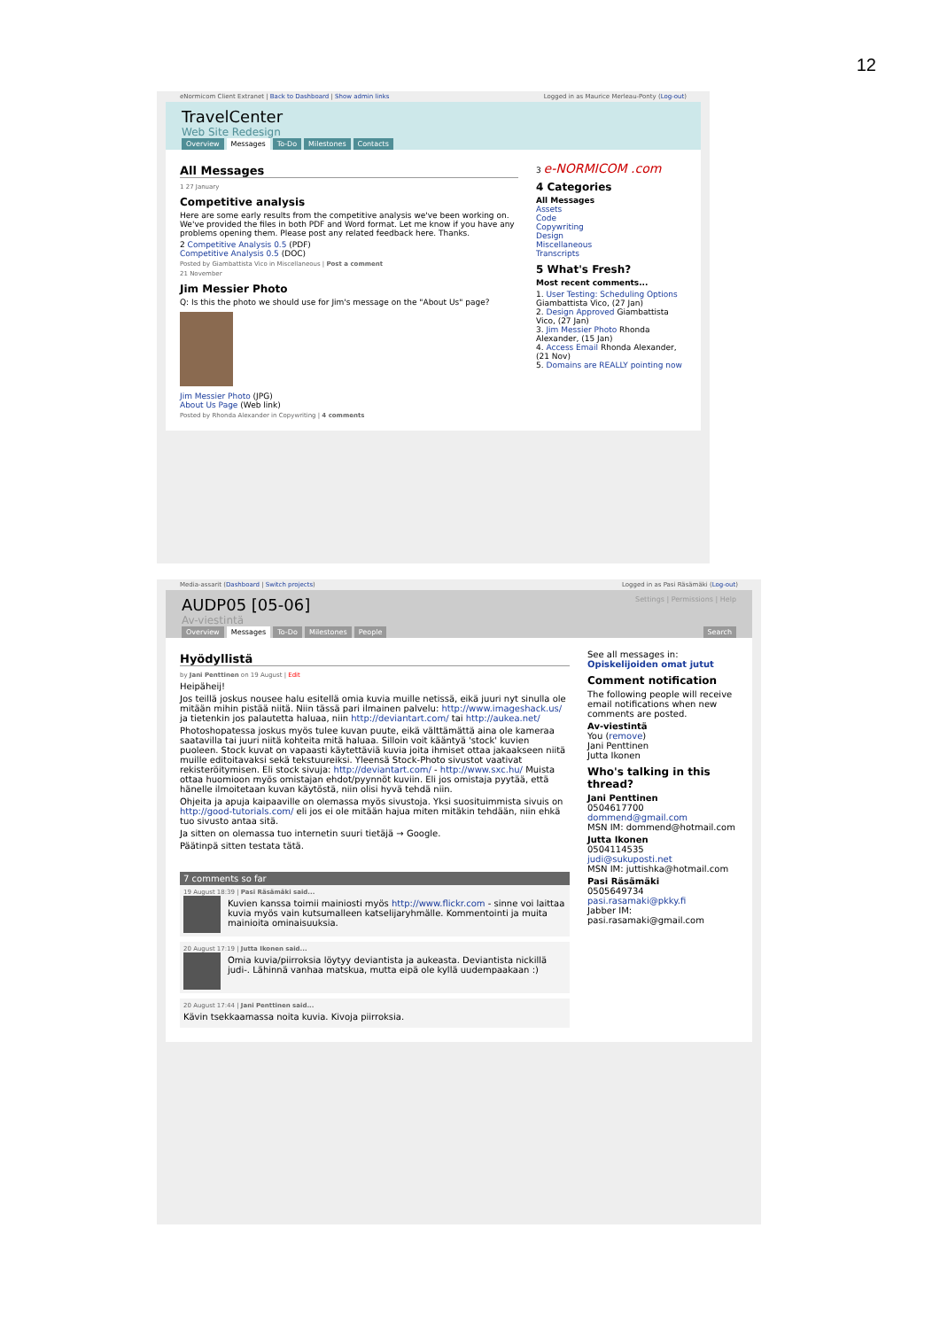12
eNormicom Client Extranet | Back to Dashboard | Show admin links Logged in as Maurice Merleau-Ponty (Log-out)
TravelCenter
Web Site Redesign
Overview Messages To-Do Milestones Contacts
All Messages
1 27 January
Competitive analysis
Here are some early results from the competitive analysis we've been working on. We've provided the files in both PDF and Word format. Let me know if you have any problems opening them. Please post any related feedback here. Thanks.
2 Competitive Analysis 0.5 (PDF)
Competitive Analysis 0.5 (DOC)
Posted by Giambattista Vico in Miscellaneous | Post a comment
21 November
Jim Messier Photo
Q: Is this the photo we should use for Jim's message on the "About Us" page?
Jim Messier Photo (JPG)
About Us Page (Web link)
Posted by Rhonda Alexander in Copywriting | 4 comments
3 e-NORMICOM .com
4 Categories
All Messages
Assets
Code
Copywriting
Design
Miscellaneous
Transcripts
5 What's Fresh?
Most recent comments...
1. User Testing: Scheduling Options Giambattista Vico, (27 Jan)
2. Design Approved Giambattista Vico, (27 Jan)
3. Jim Messier Photo Rhonda Alexander, (15 Jan)
4. Access Email Rhonda Alexander, (21 Nov)
5. Domains are REALLY pointing now
Media-assarit (Dashboard | Switch projects) Logged in as Pasi Räsämäki (Log-out)
Settings | Permissions | Help
AUDP05 [05-06]
Av-viestintä
Overview Messages To-Do Milestones People Search
Hyödyllistä
by Jani Penttinen on 19 August | Edit
Heipäheij!
Jos teillä joskus nousee halu esitellä omia kuvia muille netissä, eikä juuri nyt sinulla ole mitään mihin pistää niitä. Niin tässä pari ilmainen palvelu: http://www.imageshack.us/ ja tietenkin jos palautetta haluaa, niin http://deviantart.com/ tai http://aukea.net/
Photoshopatessa joskus myös tulee kuvan puute, eikä välttämättä aina ole kameraa saatavilla tai juuri niitä kohteita mitä haluaa. Silloin voit kääntyä 'stock' kuvien puoleen. Stock kuvat on vapaasti käytettäviä kuvia joita ihmiset ottaa jakaakseen niitä muille editoitavaksi sekä tekstuureiksi. Yleensä Stock-Photo sivustot vaativat rekisteröitymisen. Eli stock sivuja: http://deviantart.com/ - http://www.sxc.hu/ Muista ottaa huomioon myös omistajan ehdot/pyynnöt kuviin. Eli jos omistaja pyytää, että hänelle ilmoitetaan kuvan käytöstä, niin olisi hyvä tehdä niin.
Ohjeita ja apuja kaipaaville on olemassa myös sivustoja. Yksi suosituimmista sivuis on http://good-tutorials.com/ eli jos ei ole mitään hajua miten mitäkin tehdään, niin ehkä tuo sivusto antaa sitä.
Ja sitten on olemassa tuo internetin suuri tietäjä → Google.
Päätinpä sitten testata tätä.
7 comments so far
19 August 18:39 | Pasi Räsämäki said...
Kuvien kanssa toimii mainiosti myös http://www.flickr.com - sinne voi laittaa kuvia myös vain kutsumalleen katselijaryhmälle. Kommentointi ja muita mainioita ominaisuuksia.
20 August 17:19 | Jutta Ikonen said...
Omia kuvia/piirroksia löytyy deviantista ja aukeasta. Deviantista nickillä judi-. Lähinnä vanhaa matskua, mutta eipä ole kyllä uudempaakaan :)
20 August 17:44 | Jani Penttinen said...
Kävin tsekkaamassa noita kuvia. Kivoja piirroksia.
See all messages in:
Opiskelijoiden omat jutut
Comment notification
The following people will receive email notifications when new comments are posted.
Av-viestintä
You (remove)
Jani Penttinen
Jutta Ikonen
Who's talking in this thread?
Jani Penttinen
0504617700
dommend@gmail.com
MSN IM: dommend@hotmail.com
Jutta Ikonen
0504114535
judi@sukuposti.net
MSN IM: juttishka@hotmail.com
Pasi Räsämäki
0505649734
pasi.rasamaki@pkky.fi
Jabber IM: pasi.rasamaki@gmail.com